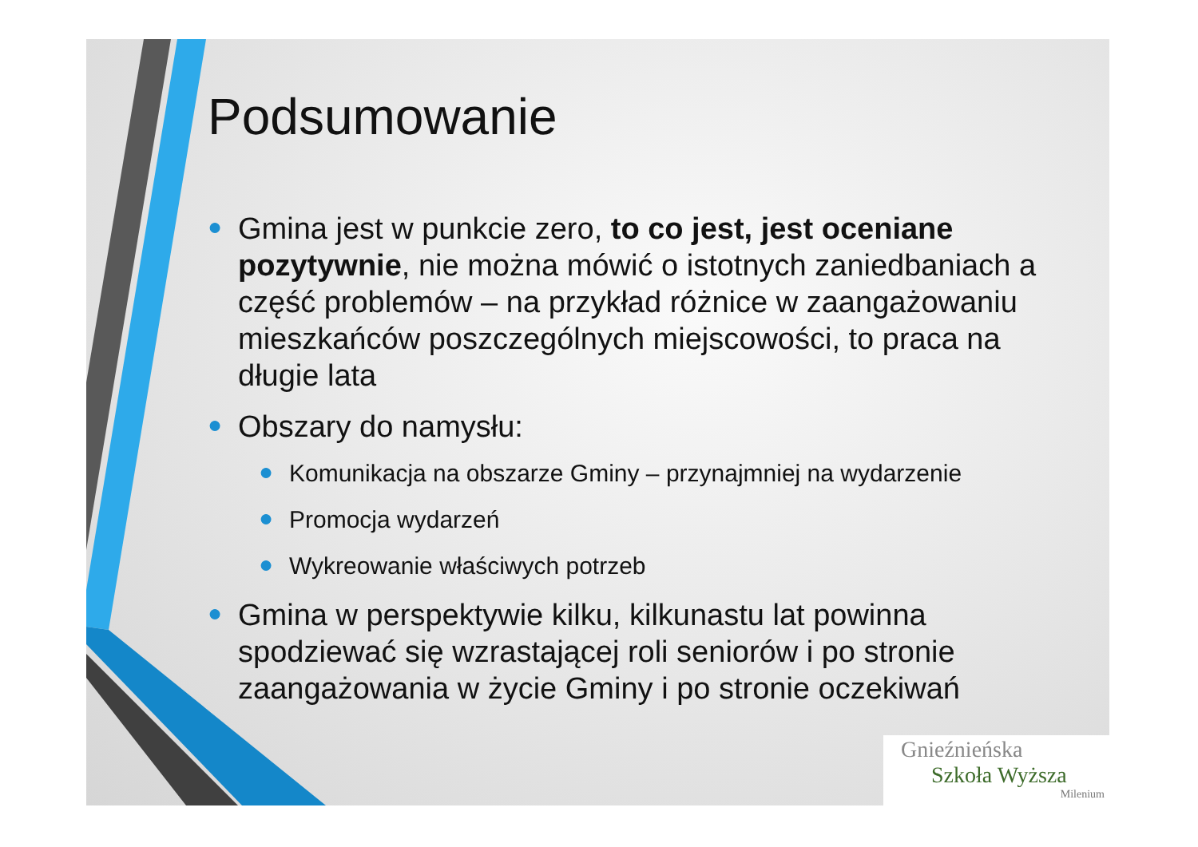Podsumowanie
● Gmina jest w punkcie zero, to co jest, jest oceniane pozytywnie, nie można mówić o istotnych zaniedbaniach a część problemów – na przykład różnice w zaangażowaniu mieszkańców poszczególnych miejscowości, to praca na długie lata
● Obszary do namysłu:
● Komunikacja na obszarze Gminy – przynajmniej na wydarzenie
● Promocja wydarzeń
● Wykreowanie właściwych potrzeb
● Gmina w perspektywie kilku, kilkunastu lat powinna spodziewać się wzrastającej roli seniorów i po stronie zaangażowania w życie Gminy i po stronie oczekiwań
Gnieźnieńska
Szkoła Wyższa
Milenium